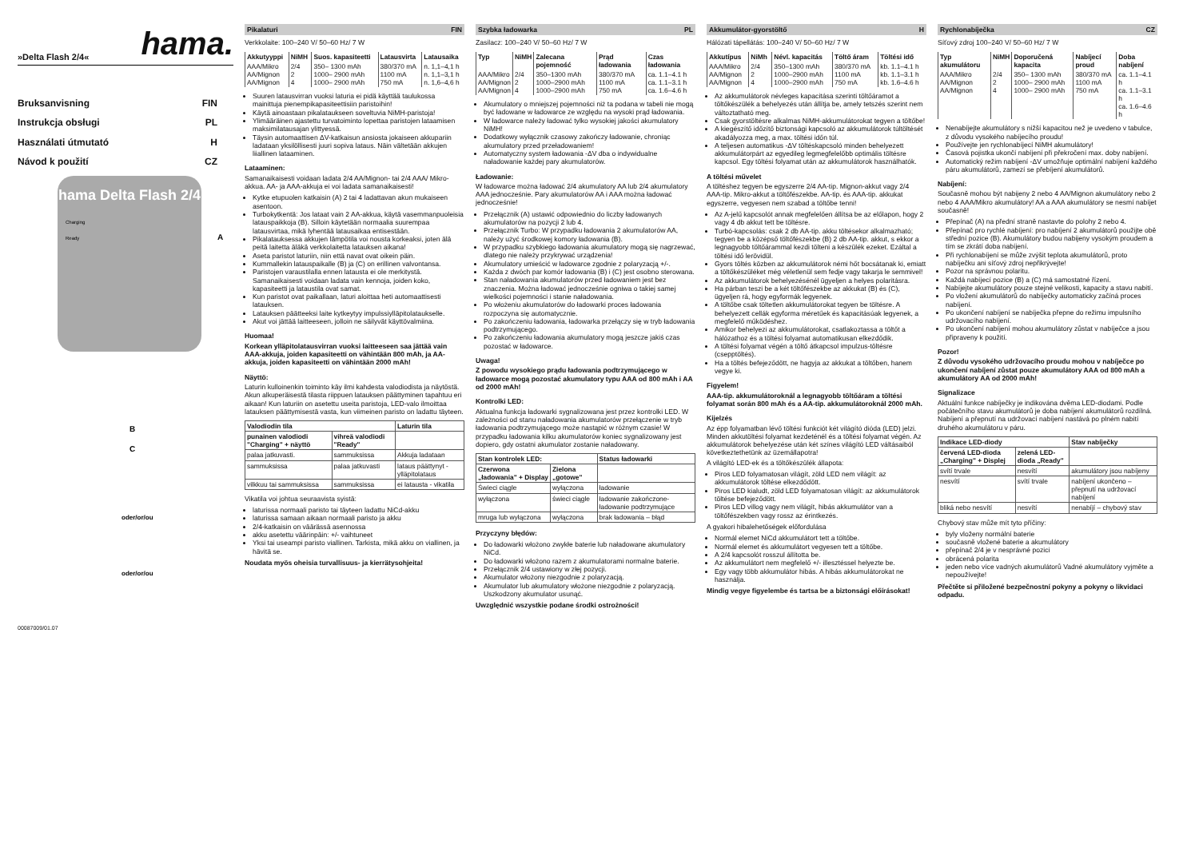»Delta Flash 2/4« hama.
Bruksanvisning FIN
Instrukcja obsługi PL
Használati útmutató H
Návod k použití CZ
hama Delta Flash 2/4
Charging
Ready
A
B
C
oder/or/ou
oder/or/ou
00087009/01.07
Pikalaturi FIN
Verkkolaite: 100–240 V/ 50–60 Hz/ 7 W
| Akkutyyppi | NiMH | Suos. kapasiteetti | Latausvirta | Latausaika |
| --- | --- | --- | --- | --- |
| AAA/Mikro AA/Mignon AA/Mignon | 2/4 2 4 | 350– 1300 mAh 1000– 2900 mAh 1000– 2900 mAh | 380/370 mA 1100 mA 750 mA | n. 1,1–4,1 h n. 1,1–3,1 h n. 1,6–4,6 h |
Suuren latausvirran vuoksi laturia ei pidä käyttää taulukossa mainittuja pienempikapasiteettisiin paristoihin!
Käytä ainoastaan pikalataukseen soveltuvia NiMH-paristoja!
Ylimääräinen ajastettu turvatoiminto lopettaa paristojen lataamisen maksimilatausajan ylittyessä.
Täysin automaattisen ΔV-katkaisun ansiosta jokaiseen akkupariin ladataan yksilöllisesti juuri sopiva lataus. Näin vältetään akkujen liiallinen lataaminen.
Lataaminen:
Samanaikaisesti voidaan ladata 2/4 AA/Mignon- tai 2/4 AAA/ Mikro-akkua. AA- ja AAA-akkuja ei voi ladata samanaikaisesti!
Kytke etupuolen katkaisin (A) 2 tai 4 ladattavan akun mukaiseen asentoon.
Turbokytkentä: Jos lataat vain 2 AA-akkua, käytä vasemmanpuoleisia latauspaikkoja (B). Silloin käytetään normaalia suurempaa latausvirtaa, mikä lyhentää latausaikaa entisestään.
Pikalatauksessa akkujen lämpötila voi nousta korkeaksi, joten älä peitä laitetta äläkä verkkolaitetta latauksen aikana!
Aseta paristot laturiin, niin että navat ovat oikein päin.
Kummallekin latauspaikalle (B) ja (C) on erillinen valvontansa.
Paristojen varaustilalla ennen latausta ei ole merkitystä. Samanaikaisesti voidaan ladata vain kennoja, joiden koko, kapasiteetti ja lataustila ovat samat.
Kun paristot ovat paikallaan, laturi aloittaa heti automaattisesti latauksen.
Latauksen päätteeksi laite kytkeytyy impulssiylläpitolataukselle.
Akut voi jättää laitteeseen, jolloin ne säilyvät käyttövalmiina.
Huomaa!
Korkean ylläpitolatausvirran vuoksi laitteeseen saa jättää vain AAA-akkuja, joiden kapasiteetti on vähintään 800 mAh, ja AA-akkuja, joiden kapasiteetti on vähintään 2000 mAh!
Näyttö:
Laturin kulloinenkin toiminto käy ilmi kahdesta valodiodista ja näytöstä. Akun alkuperäisestä tilasta riippuen latauksen päättyminen tapahtuu eri aikaan! Kun laturiin on asetettu useita paristoja, LED-valo ilmoittaa latauksen päättymisestä vasta, kun viimeinen paristo on ladattu täyteen.
| Valodiodin tila | | Laturin tila |
| --- | --- | --- |
| punainen valodiodi "Charging" + näyttö | vihreä valodiodi "Ready" | |
| palaa jatkuvasti. | sammuksissa | Akkuja ladataan |
| sammuksissa | palaa jatkuvasti | lataus päättynyt - ylläpitolataus |
| vilkkuu tai sammuksissa | sammuksissa | ei latausta - vikatila |
Vikatila voi johtua seuraavista syistä:
laturissa normaali paristo tai täyteen ladattu NiCd-akku
laturissa samaan aikaan normaali paristo ja akku
2/4-katkaisin on väärässä asennossa
akku asetettu väärinpäin: +/- vaihtuneet
Yksi tai useampi paristo viallinen. Tarkista, mikä akku on viallinen, ja hävitä se.
Noudata myös oheisia turvallisuus- ja kierrätysohjeita!
Szybka ładowarka PL
Zasilacz: 100–240 V/ 50–60 Hz/ 7 W
| Typ | NiMH | Zalecana pojemność | Prąd ładowania | Czas ładowania |
| --- | --- | --- | --- | --- |
| AAA/Mikro AA/Mignon AA/Mignon | 2/4 2 4 | 350–1300 mAh 1000–2900 mAh 1000–2900 mAh | 380/370 mA 1100 mA 750 mA | ca. 1.1–4.1 h ca. 1.1–3.1 h ca. 1.6–4.6 h |
Akumulatory o mniejszej pojemności niż ta podana w tabeli nie mogą być ładowane w ładowarce ze względu na wysoki prąd ładowania.
W ładowarce należy ładować tylko wysokiej jakości akumulatory NiMH!
Dodatkowy wyłącznik czasowy zakończy ładowanie, chroniąc akumulatory przed przeładowaniem!
Automatyczny system ładowania -ΔV dba o indywidualne naładowanie każdej pary akumulatorów.
Ładowanie:
W ładowarce można ładować 2/4 akumulatory AA lub 2/4 akumulatory AAA jednocześnie. Pary akumulatorów AA i AAA można ładować jednocześnie!
Przełącznik (A) ustawić odpowiednio do liczby ładowanych akumulatorów na pozycji 2 lub 4.
Przełącznik Turbo: W przypadku ładowania 2 akumulatorów AA, należy użyć środkowej komory ładowania (B).
W przypadku szybkiego ładowania akumulatory mogą się nagrzewać, dlatego nie należy przykrywać urządzenia!
Akumulatory umieścić w ładowarce zgodnie z polaryzacją +/-.
Każda z dwóch par komór ładowania (B) i (C) jest osobno sterowana.
Stan naładowania akumulatorów przed ładowaniem jest bez znaczenia. Można ładować jednocześnie ogniwa o takiej samej wielkości pojemności i stanie naładowania.
Po włożeniu akumulatorów do ładowarki proces ładowania rozpoczyna się automatycznie.
Po zakończeniu ładowania, ładowarka przełączy się w tryb ładowania podtrzymującego.
Po zakończeniu ładowania akumulatory mogą jeszcze jakiś czas pozostać w ładowarce.
Uwaga!
Z powodu wysokiego prądu ładowania podtrzymującego w ładowarce mogą pozostać akumulatory typu AAA od 800 mAh i AA od 2000 mAh!
Kontrolki LED:
Aktualna funkcja ładowarki sygnalizowana jest przez kontrolki LED. W zależności od stanu naładowania akumulatorów przełączenie w tryb ładowania podtrzymującego może nastąpić w różnym czasie! W przypadku ładowania kilku akumulatorów koniec sygnalizowany jest dopiero, gdy ostatni akumulator zostanie naładowany.
| Stan kontrolek LED: | | Status ładowarki |
| --- | --- | --- |
| Czerwona „ładowania" + Display | Zielona „gotowe" | |
| Świeci ciągle | wyłączona | ładowanie |
| wyłączona | świeci ciągle | ładowanie zakończone- ładowanie podtrzymujące |
| mruga lub wyłączona | wyłączona | brak ładowania – błąd |
Przyczyny błędów:
Do ładowarki włożono zwykłe baterie lub naładowane akumulatory NiCd.
Do ładowarki włożono razem z akumulatorami normalne baterie.
Przełącznik 2/4 ustawiony w złej pozycji.
Akumulator włożony niezgodnie z polaryzacją.
Akumulator lub akumulatory włożone niezgodnie z polaryzacją. Uszkodzony akumulator usunąć.
Uwzględnić wszystkie podane środki ostrożności!
Akkumulátor-gyorstöltő H
Hálózati tápellátás: 100–240 V/ 50–60 Hz/ 7 W
| Akkutípus | NiMh | Névl. kapacitás | Töltő áram | Töltési idő |
| --- | --- | --- | --- | --- |
| AAA/Mikro AA/Mignon AA/Mignon | 2/4 2 4 | 350–1300 mAh 1000–2900 mAh 1000–2900 mAh | 380/370 mA 1100 mA 750 mA | kb. 1.1–4.1 h kb. 1.1–3.1 h kb. 1.6–4.6 h |
Az akkumulátorok névleges kapacitása szerinti töltőáramot a töltőkészülék a behelyezés után állítja be, amely tetszés szerint nem változtatható meg.
Csak gyorstöltésre alkalmas NiMH-akkumulátorokat tegyen a töltőbe!
A kiegészítő időzítő biztonsági kapcsoló az akkumulátorok túltöltését akadályozza meg, a max. töltési időn túl.
A teljesen automatikus -ΔV töltéskapcsoló minden behelyezett akkumulátorpárt az egyedileg legmegfelelőbb optimális töltésre kapcsol. Egy töltési folyamat után az akkumulátorok használhatók.
A töltési művelet
A töltéshez tegyen be egyszerre 2/4 AA-tip. Mignon-akkut vagy 2/4 AAA-tip. Mikro-akkut a töltőfészekbe. AA-tip. és AAA-tip. akkukat egyszerre, vegyesen nem szabad a töltőbe tenni!
Az A-jelű kapcsolót annak megfelelően állítsa be az előlapon, hogy 2 vagy 4 db akkut tett be töltésre.
Turbó-kapcsolás: csak 2 db AA-tip. akku töltésekor alkalmazható; tegyen be a középső töltőfészekbe (B) 2 db AA-tip. akkut, s ekkor a legnagyobb töltőárammal kezdi tölteni a készülék ezeket. Ezáltal a töltési idő lerövidül.
Gyors töltés közben az akkumulátorok némi hőt bocsátanak ki, emiatt a töltőkészüléket még véletlenül sem fedje vagy takarja le semmivel!
Az akkumulátorok behelyezésénél ügyeljen a helyes polaritásra.
Ha párban teszi be a két töltőfészekbe az akkukat (B) és (C), ügyeljen rá, hogy egyformák legyenek.
A töltőbe csak töltetlen akkumulátorokat tegyen be töltésre. A behelyezett cellák egyforma méretűek és kapacitásúak legyenek, a megfelelő működéshez.
Amikor behelyezi az akkumulátorokat, csatlakoztassa a töltőt a hálózathoz és a töltési folyamat automatikusan elkezdődik.
A töltési folyamat végén a töltő átkapcsol impulzus-töltésre (csepptöltés).
Ha a töltés befejeződött, ne hagyja az akkukat a töltőben, hanem vegye ki.
Figyelem!
AAA-tip. akkumulátoroknál a legnagyobb töltőáram a töltési folyamat során 800 mAh és a AA-tip. akkumulátoroknál 2000 mAh.
Kijelzés
Az épp folyamatban lévő töltési funkciót két világító dióda (LED) jelzi. Minden akkutöltési folyamat kezdeténél és a töltési folyamat végén. Az akkumulátorok behelyezése után két színes világító LED váltásaiból következtethetünk az üzemállapotra!
A világító LED-ek és a töltőkészülék állapota:
Piros LED folyamatosan világít, zöld LED nem világít: az akkumulátorok töltése elkezdődött.
Piros LED kialudt, zöld LED folyamatosan világít: az akkumulátorok töltése befejeződött.
Piros LED villog vagy nem világít, hibás akkumulátor van a töltőfészekben vagy rossz az érintkezés.
A gyakori hibalehetőségek előfordulása
Normál elemet NiCd akkumulátort tett a töltőbe.
Normál elemet és akkumulátort vegyesen tett a töltőbe.
A 2/4 kapcsolót rosszul állította be.
Az akkumulátort nem megfelelő +/- illesztéssel helyezte be.
Egy vagy több akkumulátor hibás. A hibás akkumulátorokat ne használja.
Mindig vegye figyelembe és tartsa be a biztonsági előírásokat!
Rychlonabíječka CZ
Síťový zdroj 100–240 V/ 50–60 Hz/ 7 W
| Typ akumulátoru | NiMH | Doporučená kapacita | Nabíjecí proud | Doba nabíjení |
| --- | --- | --- | --- | --- |
| AAA/Mikro AA/Mignon AA/Mignon | 2/4 2 4 | 350– 1300 mAh 1000– 2900 mAh 1000– 2900 mAh | 380/370 mA 1100 mA 750 mA | ca. 1.1–4.1 h ca. 1.1–3.1 h ca. 1.6–4.6 h |
Nenabíjejte akumulátory s nižší kapacitou než je uvedeno v tabulce, z důvodu vysokého nabíjecího proudu!
Používejte jen rychlonabíjecí NiMH akumulátory!
Časová pojistka ukončí nabíjení při překročení max. doby nabíjení.
Automatický režim nabíjení -ΔV umožňuje optimální nabíjení každého páru akumulátorů, zamezí se přebíjení akumulátorů.
Nabíjení:
Současně mohou být nabijeny 2 nebo 4 AA/Mignon akumulátory nebo 2 nebo 4 AAA/Mikro akumulátory! AA a AAA akumulátory se nesmí nabíjet současně!
Přepínač (A) na přední straně nastavte do polohy 2 nebo 4.
Přepínač pro rychlé nabíjení: pro nabíjení 2 akumulátorů použijte obě střední pozice (B). Akumulátory budou nabijeny vysokým proudem a tím se zkrátí doba nabíjení.
Při rychlonabíjení se může zvýšit teplota akumulátorů, proto nabíječku ani síťový zdroj nepřikrývejte!
Pozor na správnou polaritu.
Každá nabíjecí pozice (B) a (C) má samostatné řízení.
Nabíjejte akumulátory pouze stejné velikosti, kapacity a stavu nabití.
Po vložení akumulátorů do nabíječky automaticky začíná proces nabíjení.
Po ukončení nabíjení se nabíječka přepne do režimu impulsního udržovacího nabíjení.
Po ukončení nabíjení mohou akumulátory zůstat v nabíječce a jsou připraveny k použití.
Pozor!
Z důvodu vysokého udržovacího proudu mohou v nabíječce po ukončení nabíjení zůstat pouze akumulátory AAA od 800 mAh a akumulátory AA od 2000 mAh!
Signalizace
Aktuální funkce nabíječky je indikována dvěma LED-diodami. Podle počátečního stavu akumulátorů je doba nabíjení akumulátorů rozdílná. Nabíjení a přepnutí na udržovací nabíjení nastává po plném nabití druhého akumulátoru v páru.
| Indikace LED-diody | | Stav nabíječky |
| --- | --- | --- |
| červená LED-dioda „Charging" + Displej | zelená LED-dioda „Ready" | |
| svítí trvale | nesvítí | akumulátory jsou nabíjeny |
| nesvítí | svítí trvale | nabíjení ukončeno – přepnutí na udržovací nabíjení |
| bliká nebo nesvítí | nesvítí | nenabíjí – chybový stav |
Chybový stav může mít tyto příčiny:
byly vloženy normální baterie
současně vložené baterie a akumulátory
přepínač 2/4 je v nesprávné pozici
obrácená polarita
jeden nebo více vadných akumulátorů Vadné akumulátory vyjměte a nepoužívejte!
Přečtěte si přiložené bezpečnostní pokyny a pokyny o likvidaci odpadu.